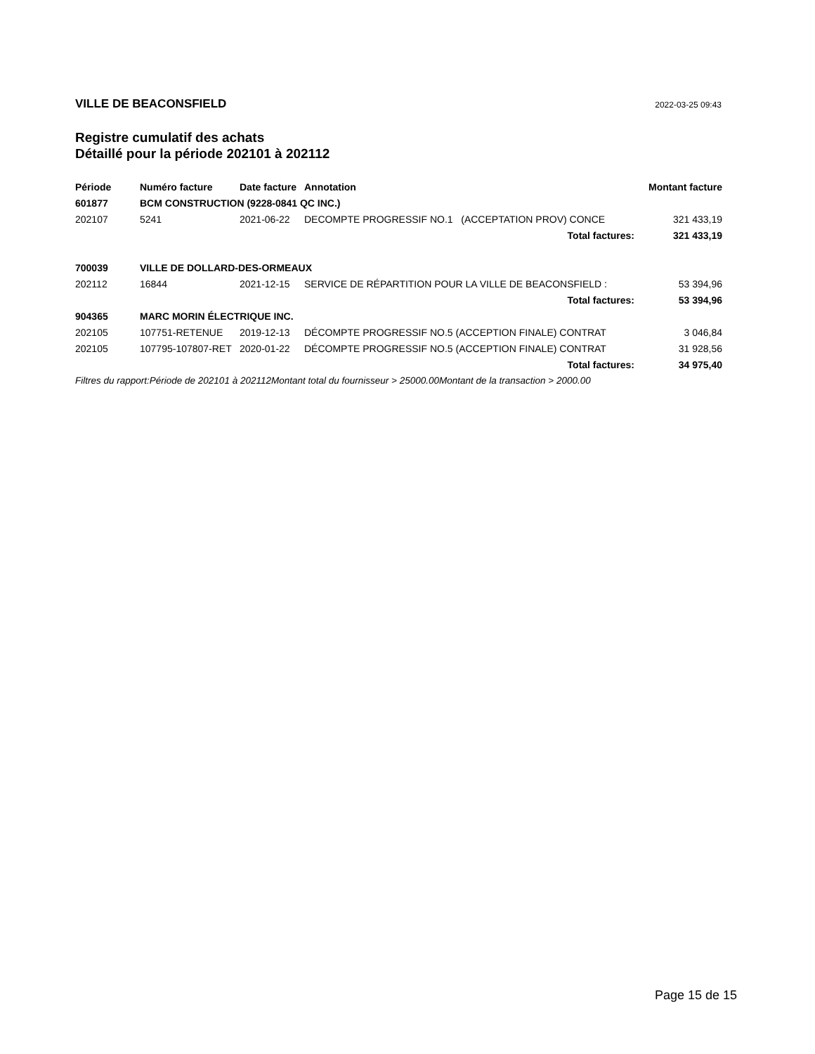VILLE DE BEACONSFIELD 2022-03-25 09:43
Registre cumulatif des achats
Détaillé pour la période 202101 à 202112
| Période | Numéro facture | Date facture | Annotation | Montant facture |
| --- | --- | --- | --- | --- |
| 601877 | BCM CONSTRUCTION (9228-0841 QC INC.) | | | |
| 202107 | 5241 | 2021-06-22 | DECOMPTE PROGRESSIF NO.1 (ACCEPTATION PROV) CONCE | 321 433,19 |
| | | | Total factures: | 321 433,19 |
| 700039 | VILLE DE DOLLARD-DES-ORMEAUX | | | |
| 202112 | 16844 | 2021-12-15 | SERVICE DE RÉPARTITION POUR LA VILLE DE BEACONSFIELD : | 53 394,96 |
| | | | Total factures: | 53 394,96 |
| 904365 | MARC MORIN ÉLECTRIQUE INC. | | | |
| 202105 | 107751-RETENUE | 2019-12-13 | DÉCOMPTE PROGRESSIF NO.5 (ACCEPTION FINALE) CONTRAT | 3 046,84 |
| 202105 | 107795-107807-RET | 2020-01-22 | DÉCOMPTE PROGRESSIF NO.5 (ACCEPTION FINALE) CONTRAT | 31 928,56 |
| | | | Total factures: | 34 975,40 |
| Filtres du rapport:Période de 202101 à 202112Montant total du fournisseur > 25000.00Montant de la transaction > 2000.00 | | | | |
Page 15 de 15